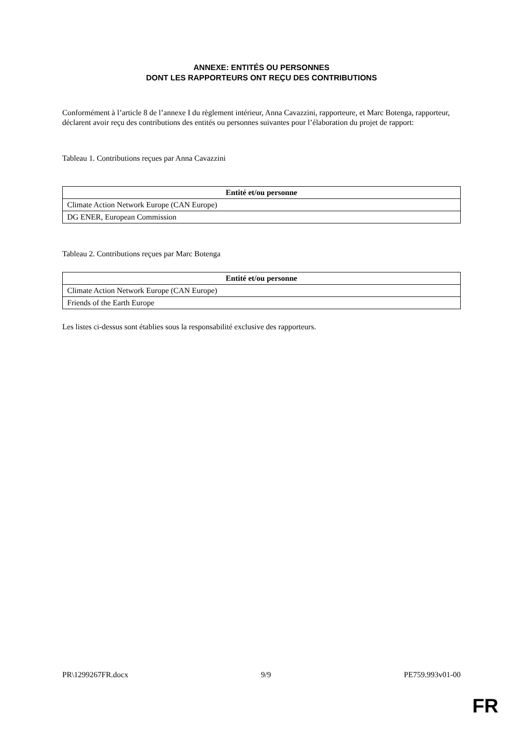ANNEXE: ENTITÉS OU PERSONNES
DONT LES RAPPORTEURS ONT REÇU DES CONTRIBUTIONS
Conformément à l’article 8 de l’annexe I du règlement intérieur, Anna Cavazzini, rapporteure, et Marc Botenga, rapporteur, déclarent avoir reçu des contributions des entités ou personnes suivantes pour l’élaboration du projet de rapport:
Tableau 1. Contributions reçues par Anna Cavazzini
| Entité et/ou personne |
| --- |
| Climate Action Network Europe (CAN Europe) |
| DG ENER, European Commission |
Tableau 2. Contributions reçues par Marc Botenga
| Entité et/ou personne |
| --- |
| Climate Action Network Europe (CAN Europe) |
| Friends of the Earth Europe |
Les listes ci-dessus sont établies sous la responsabilité exclusive des rapporteurs.
PR\1299267FR.docx 9/9 PE759.993v01-00
FR